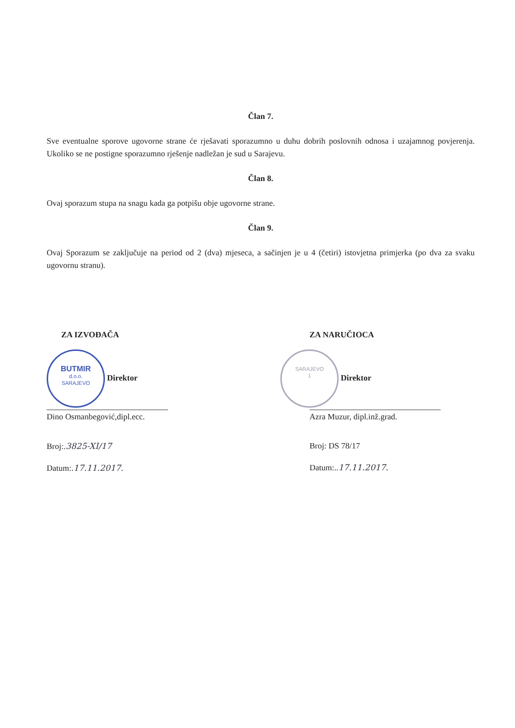Član 7.
Sve eventualne sporove ugovorne strane će rješavati sporazumno u duhu dobrih poslovnih odnosa i uzajamnog povjerenja. Ukoliko se ne postigne sporazumno rješenje nadležan je sud u Sarajevu.
Član 8.
Ovaj sporazum stupa na snagu kada ga potpišu obje ugovorne strane.
Član 9.
Ovaj Sporazum se zaključuje na period od 2 (dva) mjeseca, a sačinjen je u 4 (četiri) istovjetna primjerka (po dva za svaku ugovornu stranu).
ZA IZVOĐAČA
BUTMIR
d.o.o.
SARAJEVO Direktor
Dino Osmanbegović,dipl.ecc.
Broj:.3825-XI/17
Datum:.17.11.2017.
ZA NARUČIOCA
SARAJEVO
1 Direktor
Azra Muzur, dipl.inž.grad.
Broj: DS 78/17
Datum:..17.11.2017.